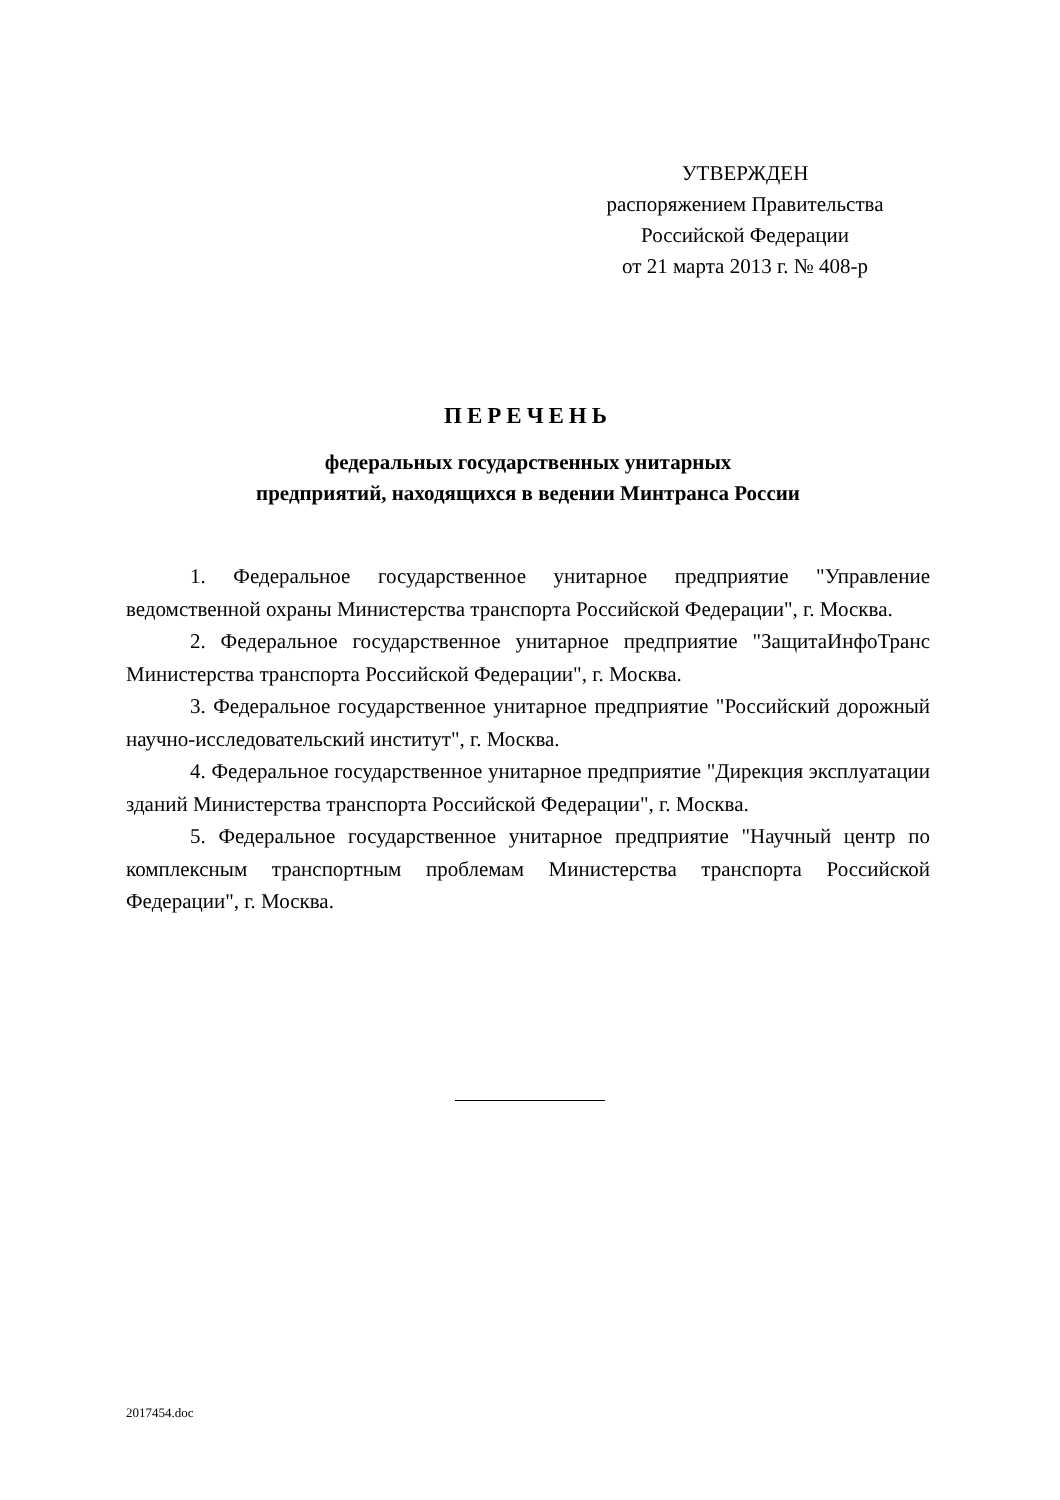УТВЕРЖДЕН
распоряжением Правительства
Российской Федерации
от 21 марта 2013 г. № 408-р
ПЕРЕЧЕНЬ
федеральных государственных унитарных
предприятий, находящихся в ведении Минтранса России
1. Федеральное государственное унитарное предприятие "Управление ведомственной охраны Министерства транспорта Российской Федерации", г. Москва.
2. Федеральное государственное унитарное предприятие "ЗащитаИнфоТранс Министерства транспорта Российской Федерации", г. Москва.
3. Федеральное государственное унитарное предприятие "Российский дорожный научно-исследовательский институт", г. Москва.
4. Федеральное государственное унитарное предприятие "Дирекция эксплуатации зданий Министерства транспорта Российской Федерации", г. Москва.
5. Федеральное государственное унитарное предприятие "Научный центр по комплексным транспортным проблемам Министерства транспорта Российской Федерации", г. Москва.
2017454.doc